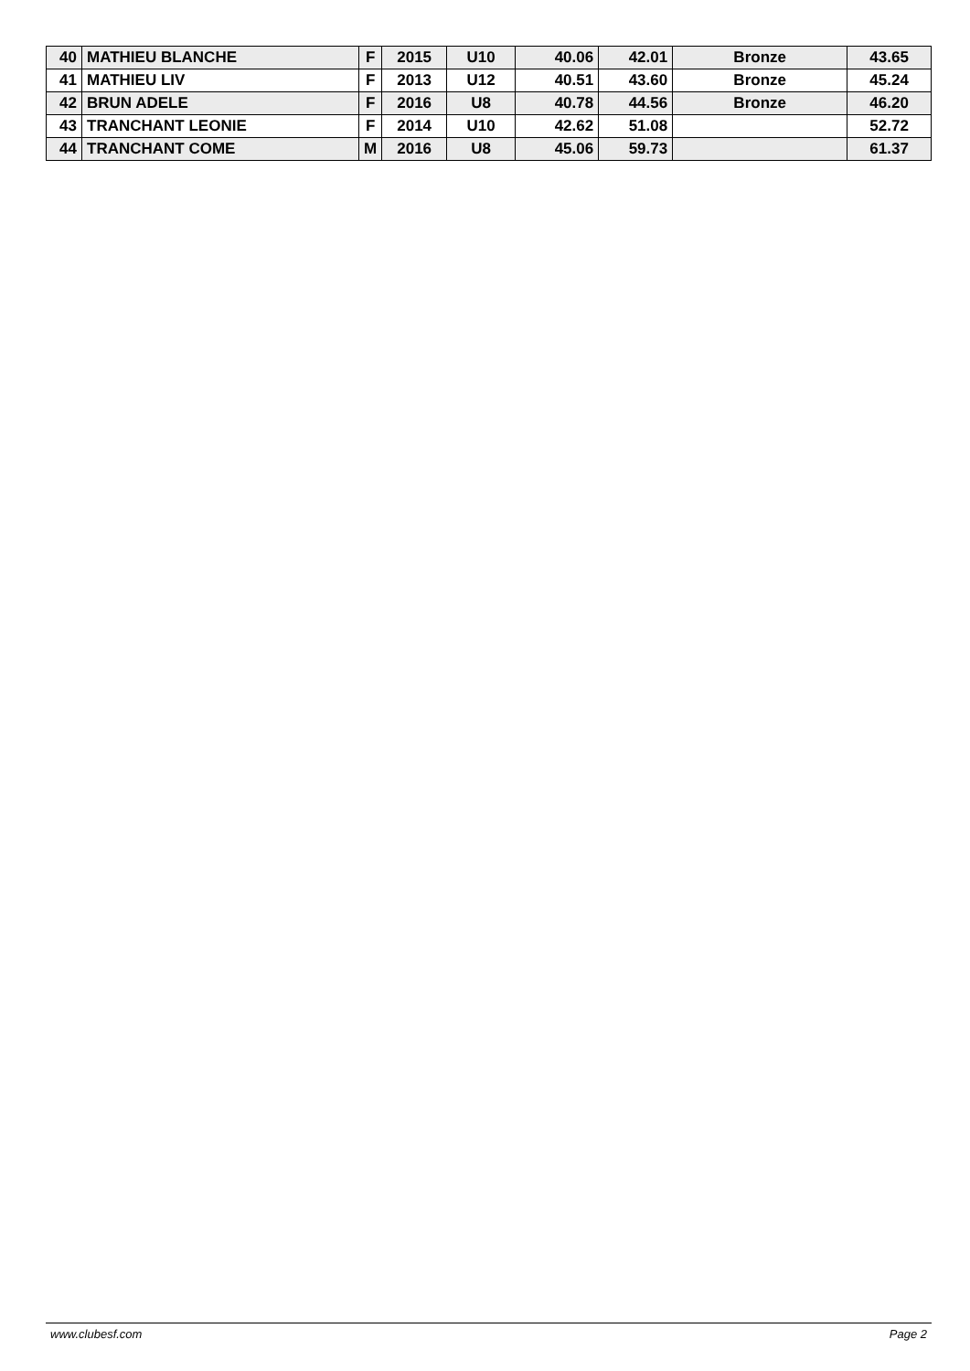| 40 | MATHIEU BLANCHE | F | 2015 | U10 | 40.06 | 42.01 | Bronze | 43.65 |
| 41 | MATHIEU LIV | F | 2013 | U12 | 40.51 | 43.60 | Bronze | 45.24 |
| 42 | BRUN ADELE | F | 2016 | U8 | 40.78 | 44.56 | Bronze | 46.20 |
| 43 | TRANCHANT LEONIE | F | 2014 | U10 | 42.62 | 51.08 | | 52.72 |
| 44 | TRANCHANT COME | M | 2016 | U8 | 45.06 | 59.73 | | 61.37 |
www.clubesf.com Page 2